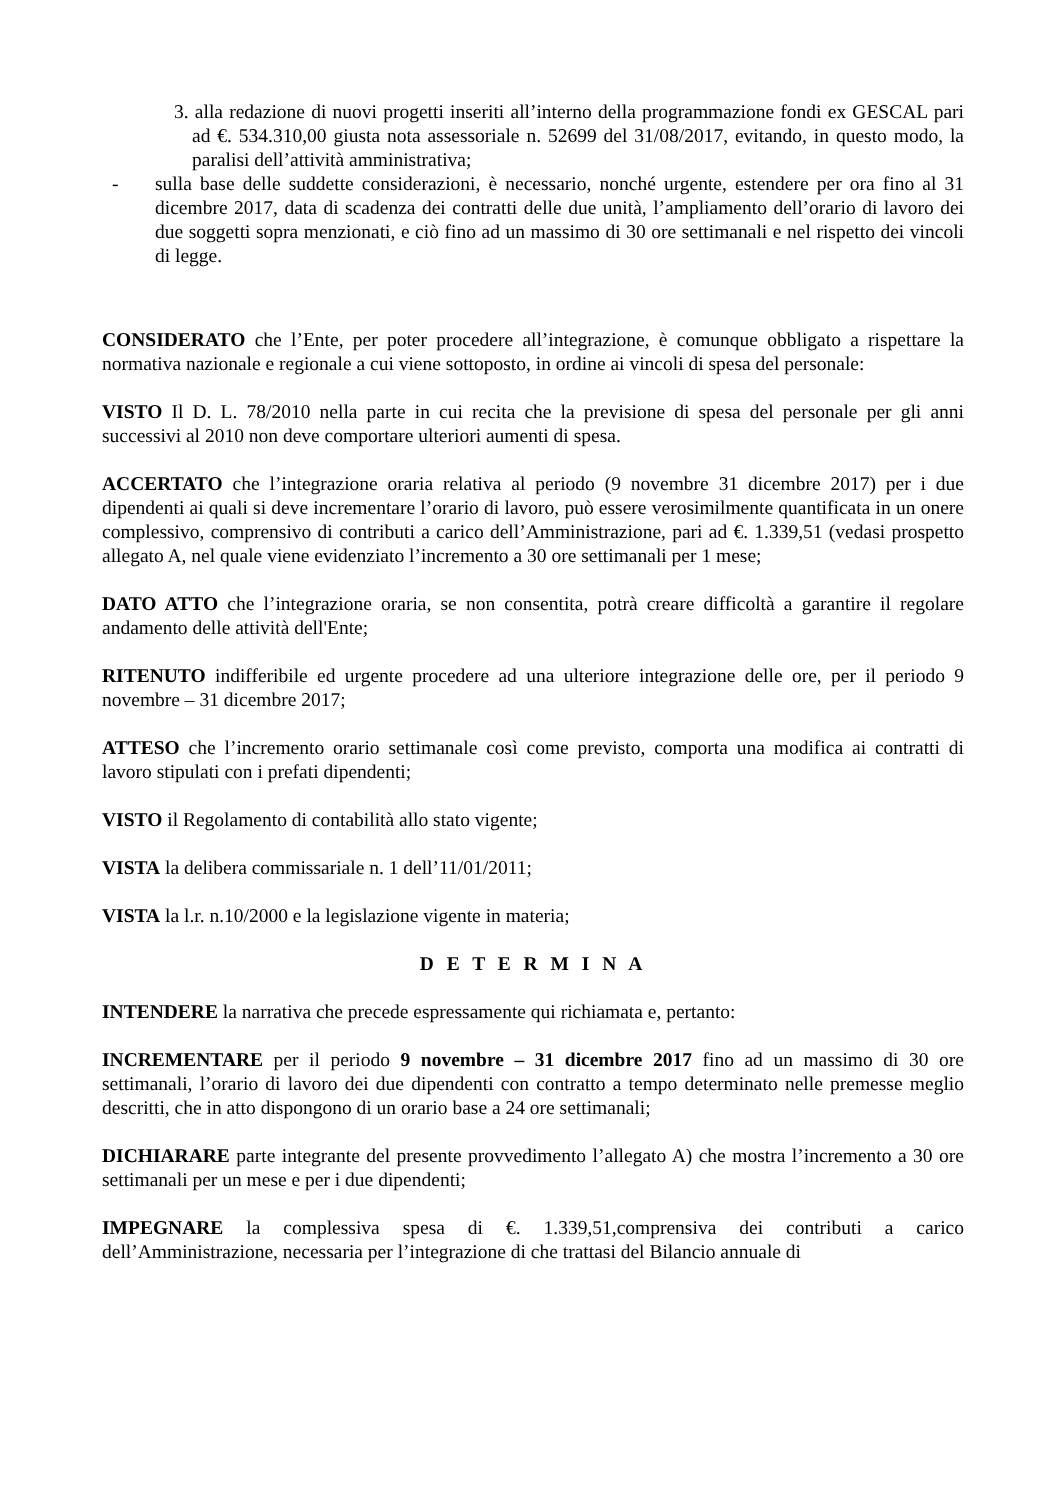3. alla redazione di nuovi progetti inseriti all’interno della programmazione fondi ex GESCAL pari ad €. 534.310,00 giusta nota assessoriale n. 52699 del 31/08/2017, evitando, in questo modo, la paralisi dell’attività amministrativa;
- sulla base delle suddette considerazioni, è necessario, nonché urgente, estendere per ora fino al 31 dicembre 2017, data di scadenza dei contratti delle due unità, l’ampliamento dell’orario di lavoro dei due soggetti sopra menzionati, e ciò fino ad un massimo di 30 ore settimanali e nel rispetto dei vincoli di legge.
CONSIDERATO che l’Ente, per poter procedere all’integrazione, è comunque obbligato a rispettare la normativa nazionale e regionale a cui viene sottoposto, in ordine ai vincoli di spesa del personale:
VISTO Il D. L. 78/2010 nella parte in cui recita che la previsione di spesa del personale per gli anni successivi al 2010 non deve comportare ulteriori aumenti di spesa.
ACCERTATO che l’integrazione oraria relativa al periodo (9 novembre 31 dicembre 2017) per i due dipendenti ai quali si deve incrementare l’orario di lavoro, può essere verosimilmente quantificata in un onere complessivo, comprensivo di contributi a carico dell’Amministrazione, pari ad €. 1.339,51 (vedasi prospetto allegato A, nel quale viene evidenziato l’incremento a 30 ore settimanali per 1 mese;
DATO ATTO che l’integrazione oraria, se non consentita, potrà creare difficoltà a garantire il regolare andamento delle attività dell'Ente;
RITENUTO indifferibile ed urgente procedere ad una ulteriore integrazione delle ore, per il periodo 9 novembre – 31 dicembre 2017;
ATTESO che l’incremento orario settimanale così come previsto, comporta una modifica ai contratti di lavoro stipulati con i prefati dipendenti;
VISTO il Regolamento di contabilità allo stato vigente;
VISTA la delibera commissariale n. 1 dell’11/01/2011;
VISTA la l.r. n.10/2000 e la legislazione vigente in materia;
D E T E R M I N A
INTENDERE la narrativa che precede espressamente qui richiamata e, pertanto:
INCREMENTARE per il periodo 9 novembre – 31 dicembre 2017 fino ad un massimo di 30 ore settimanali, l’orario di lavoro dei due dipendenti con contratto a tempo determinato nelle premesse meglio descritti, che in atto dispongono di un orario base a 24 ore settimanali;
DICHIARARE parte integrante del presente provvedimento l’allegato A) che mostra l’incremento a 30 ore settimanali per un mese e per i due dipendenti;
IMPEGNARE la complessiva spesa di €. 1.339,51,comprensiva dei contributi a carico dell’Amministrazione, necessaria per l’integrazione di che trattasi del Bilancio annuale di